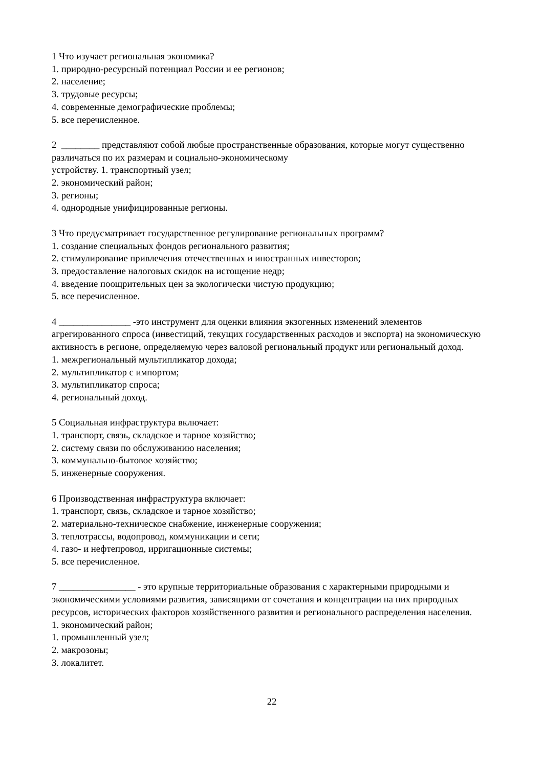1 Что изучает региональная экономика?
1. природно-ресурсный потенциал России и ее регионов;
2. население;
3. трудовые ресурсы;
4. современные демографические проблемы;
5. все перечисленное.
2 ________ представляют собой любые пространственные образования, которые могут существенно различаться по их размерам и социально-экономическому
устройству. 1. транспортный узел;
2. экономический район;
3. регионы;
4. однородные унифицированные регионы.
3 Что предусматривает государственное регулирование региональных программ?
1. создание специальных фондов регионального развития;
2. стимулирование привлечения отечественных и иностранных инвесторов;
3. предоставление налоговых скидок на истощение недр;
4. введение поощрительных цен за экологически чистую продукцию;
5. все перечисленное.
4 _______________ -это инструмент для оценки влияния экзогенных изменений элементов агрегированного спроса (инвестиций, текущих государственных расходов и экспорта) на экономическую активность в регионе, определяемую через валовой региональный продукт или региональный доход.
1. межрегиональный мультипликатор дохода;
2. мультипликатор с импортом;
3. мультипликатор спроса;
4. региональный доход.
5 Социальная инфраструктура включает:
1. транспорт, связь, складское и тарное хозяйство;
2. систему связи по обслуживанию населения;
3. коммунально-бытовое хозяйство;
5. инженерные сооружения.
6 Производственная инфраструктура включает:
1. транспорт, связь, складское и тарное хозяйство;
2. материально-техническое снабжение, инженерные сооружения;
3. теплотрассы, водопровод, коммуникации и сети;
4. газо- и нефтепровод, ирригационные системы;
5. все перечисленное.
7 ________________ - это крупные территориальные образования с характерными природными и экономическими условиями развития, зависящими от сочетания и концентрации на них природных ресурсов, исторических факторов хозяйственного развития и регионального распределения населения.
1. экономический район;
1. промышленный узел;
2. макрозоны;
3. локалитет.
22